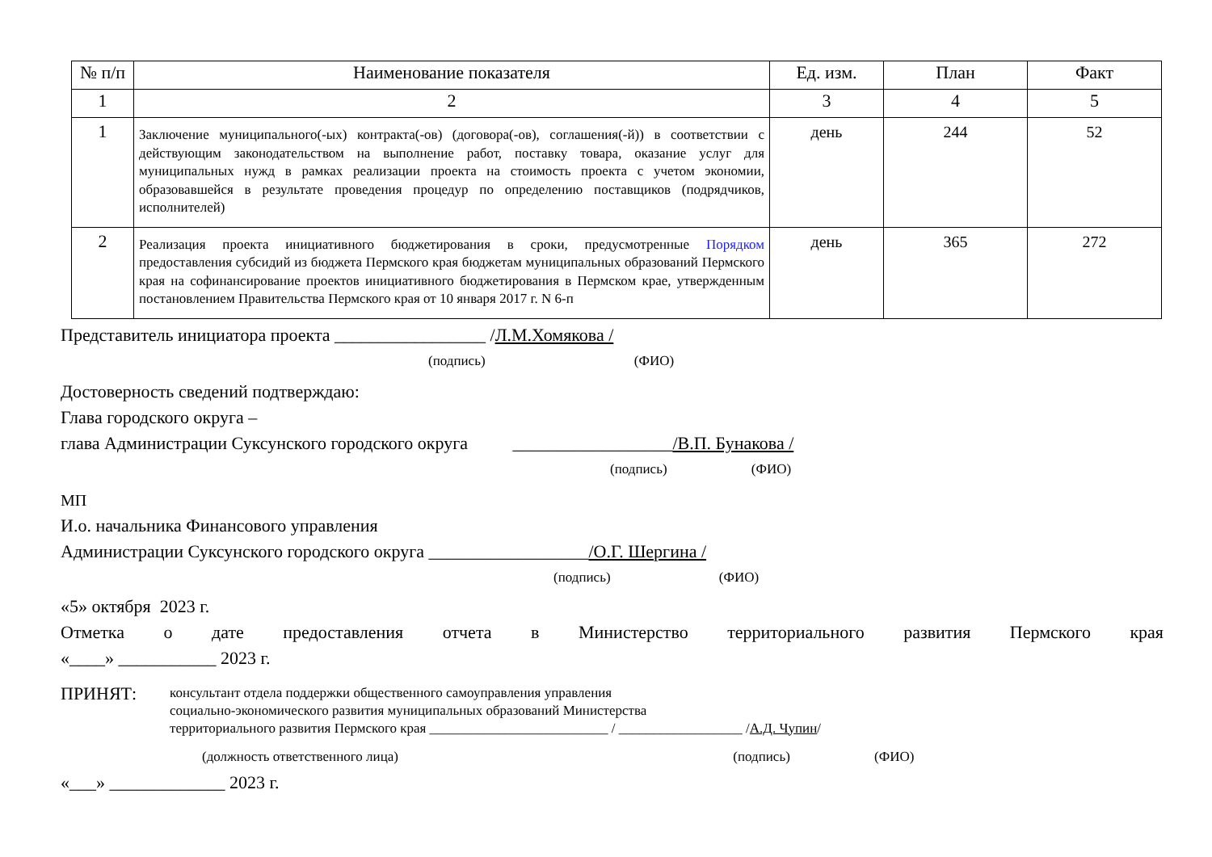| № п/п | Наименование показателя | Ед. изм. | План | Факт |
| --- | --- | --- | --- | --- |
| 1 | 2 | 3 | 4 | 5 |
| 1 | Заключение муниципального(-ых) контракта(-ов) (договора(-ов), соглашения(-й)) в соответствии с действующим законодательством на выполнение работ, поставку товара, оказание услуг для муниципальных нужд в рамках реализации проекта на стоимость проекта с учетом экономии, образовавшейся в результате проведения процедур по определению поставщиков (подрядчиков, исполнителей) | день | 244 | 52 |
| 2 | Реализация проекта инициативного бюджетирования в сроки, предусмотренные Порядком предоставления субсидий из бюджета Пермского края бюджетам муниципальных образований Пермского края на софинансирование проектов инициативного бюджетирования в Пермском крае, утвержденным постановлением Правительства Пермского края от 10 января 2017 г. N 6-п | день | 365 | 272 |
Представитель инициатора проекта _________________ /Л.М.Хомякова /
(подпись) (ФИО)
Достоверность сведений подтверждаю:
Глава городского округа –
глава Администрации Суксунского городского округа __________________/В.П. Бунакова /
(подпись) (ФИО)
МП
И.о. начальника Финансового управления
Администрации Суксунского городского округа __________________/О.Г. Шергина /
(подпись) (ФИО)
«5» октября 2023 г.
Отметка о дате предоставления отчета в Министерство территориального развития Пермского края
«____» ___________ 2023 г.
ПРИНЯТ:
консультант отдела поддержки общественного самоуправления управления
социально-экономического развития муниципальных образований Министерства
территориального развития Пермского края __________________________ / __________________ /А.Д. Чупин/
(должность ответственного лица) (подпись) (ФИО)
«___» _____________ 2023 г.